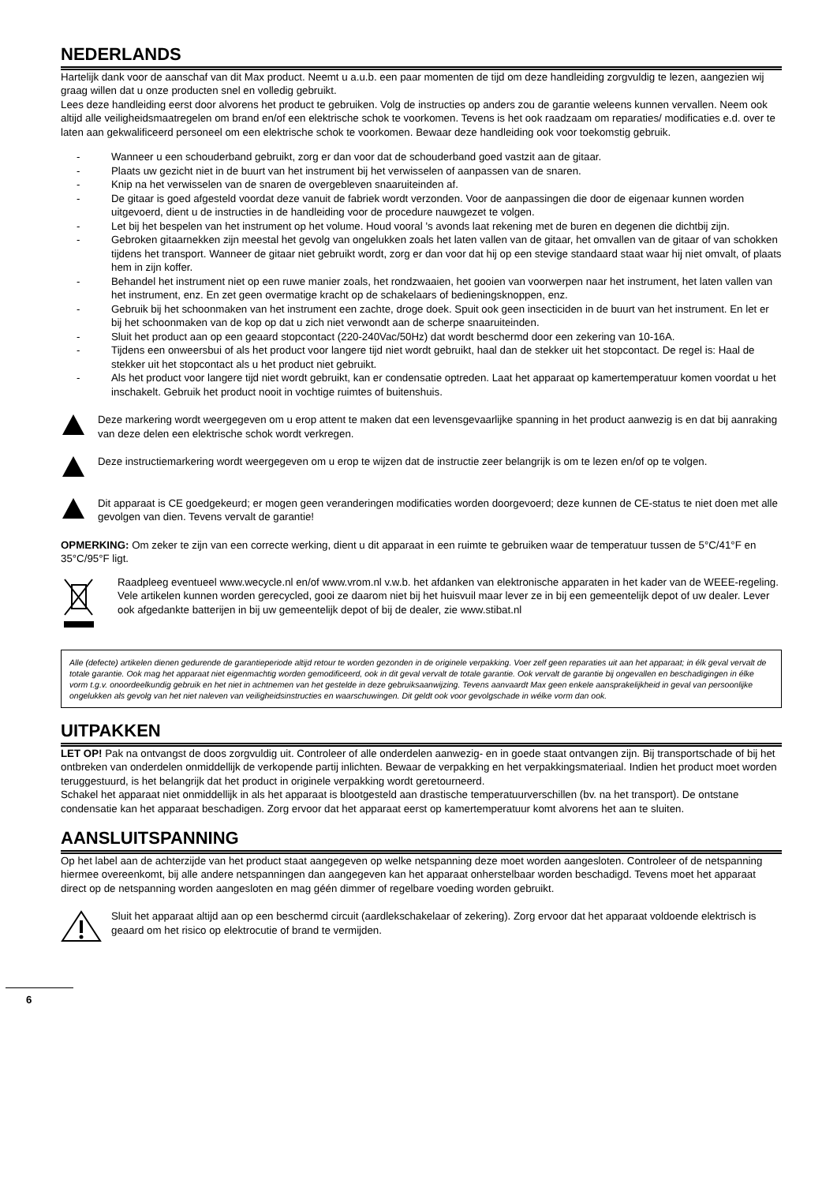NEDERLANDS
Hartelijk dank voor de aanschaf van dit Max product. Neemt u a.u.b. een paar momenten de tijd om deze handleiding zorgvuldig te lezen, aangezien wij graag willen dat u onze producten snel en volledig gebruikt.
Lees deze handleiding eerst door alvorens het product te gebruiken. Volg de instructies op anders zou de garantie weleens kunnen vervallen. Neem ook altijd alle veiligheidsmaatregelen om brand en/of een elektrische schok te voorkomen. Tevens is het ook raadzaam om reparaties/ modificaties e.d. over te laten aan gekwalificeerd personeel om een elektrische schok te voorkomen. Bewaar deze handleiding ook voor toekomstig gebruik.
- Wanneer u een schouderband gebruikt, zorg er dan voor dat de schouderband goed vastzit aan de gitaar.
- Plaats uw gezicht niet in de buurt van het instrument bij het verwisselen of aanpassen van de snaren.
- Knip na het verwisselen van de snaren de overgebleven snaaruiteinden af.
- De gitaar is goed afgesteld voordat deze vanuit de fabriek wordt verzonden. Voor de aanpassingen die door de eigenaar kunnen worden uitgevoerd, dient u de instructies in de handleiding voor de procedure nauwgezet te volgen.
- Let bij het bespelen van het instrument op het volume. Houd vooral 's avonds laat rekening met de buren en degenen die dichtbij zijn.
- Gebroken gitaarnekken zijn meestal het gevolg van ongelukken zoals het laten vallen van de gitaar, het omvallen van de gitaar of van schokken tijdens het transport. Wanneer de gitaar niet gebruikt wordt, zorg er dan voor dat hij op een stevige standaard staat waar hij niet omvalt, of plaats hem in zijn koffer.
- Behandel het instrument niet op een ruwe manier zoals, het rondzwaaien, het gooien van voorwerpen naar het instrument, het laten vallen van het instrument, enz. En zet geen overmatige kracht op de schakelaars of bedieningsknoppen, enz.
- Gebruik bij het schoonmaken van het instrument een zachte, droge doek. Spuit ook geen insecticiden in de buurt van het instrument. En let er bij het schoonmaken van de kop op dat u zich niet verwondt aan de scherpe snaaruiteinden.
- Sluit het product aan op een geaard stopcontact (220-240Vac/50Hz) dat wordt beschermd door een zekering van 10-16A.
- Tijdens een onweersbui of als het product voor langere tijd niet wordt gebruikt, haal dan de stekker uit het stopcontact. De regel is: Haal de stekker uit het stopcontact als u het product niet gebruikt.
- Als het product voor langere tijd niet wordt gebruikt, kan er condensatie optreden. Laat het apparaat op kamertemperatuur komen voordat u het inschakelt. Gebruik het product nooit in vochtige ruimtes of buitenshuis.
Deze markering wordt weergegeven om u erop attent te maken dat een levensgevaarlijke spanning in het product aanwezig is en dat bij aanraking van deze delen een elektrische schok wordt verkregen.
Deze instructiemarkering wordt weergegeven om u erop te wijzen dat de instructie zeer belangrijk is om te lezen en/of op te volgen.
Dit apparaat is CE goedgekeurd; er mogen geen veranderingen modificaties worden doorgevoerd; deze kunnen de CE-status te niet doen met alle gevolgen van dien. Tevens vervalt de garantie!
OPMERKING: Om zeker te zijn van een correcte werking, dient u dit apparaat in een ruimte te gebruiken waar de temperatuur tussen de 5°C/41°F en 35°C/95°F ligt.
Raadpleeg eventueel www.wecycle.nl en/of www.vrom.nl v.w.b. het afdanken van elektronische apparaten in het kader van de WEEE-regeling. Vele artikelen kunnen worden gerecycled, gooi ze daarom niet bij het huisvuil maar lever ze in bij een gemeentelijk depot of uw dealer. Lever ook afgedankte batterijen in bij uw gemeentelijk depot of bij de dealer, zie www.stibat.nl
Alle (defecte) artikelen dienen gedurende de garantieperiode altijd retour te worden gezonden in de originele verpakking. Voer zelf geen reparaties uit aan het apparaat; in élk geval vervalt de totale garantie. Ook mag het apparaat niet eigenmachtig worden gemodificeerd, ook in dit geval vervalt de totale garantie. Ook vervalt de garantie bij ongevallen en beschadigingen in élke vorm t.g.v. onoordeelkundig gebruik en het niet in achtnemen van het gestelde in deze gebruiksaanwijzing. Tevens aanvaardt Max geen enkele aansprakelijkheid in geval van persoonlijke ongelukken als gevolg van het niet naleven van veiligheidsinstructies en waarschuwingen. Dit geldt ook voor gevolgschade in wélke vorm dan ook.
UITPAKKEN
LET OP! Pak na ontvangst de doos zorgvuldig uit. Controleer of alle onderdelen aanwezig- en in goede staat ontvangen zijn. Bij transportschade of bij het ontbreken van onderdelen onmiddellijk de verkopende partij inlichten. Bewaar de verpakking en het verpakkingsmateriaal. Indien het product moet worden teruggestuurd, is het belangrijk dat het product in originele verpakking wordt geretourneerd.
Schakel het apparaat niet onmiddellijk in als het apparaat is blootgesteld aan drastische temperatuurverschillen (bv. na het transport). De ontstane condensatie kan het apparaat beschadigen. Zorg ervoor dat het apparaat eerst op kamertemperatuur komt alvorens het aan te sluiten.
AANSLUITSPANNING
Op het label aan de achterzijde van het product staat aangegeven op welke netspanning deze moet worden aangesloten. Controleer of de netspanning hiermee overeenkomt, bij alle andere netspanningen dan aangegeven kan het apparaat onherstelbaar worden beschadigd. Tevens moet het apparaat direct op de netspanning worden aangesloten en mag géén dimmer of regelbare voeding worden gebruikt.
Sluit het apparaat altijd aan op een beschermd circuit (aardlekschakelaar of zekering). Zorg ervoor dat het apparaat voldoende elektrisch is geaard om het risico op elektrocutie of brand te vermijden.
6